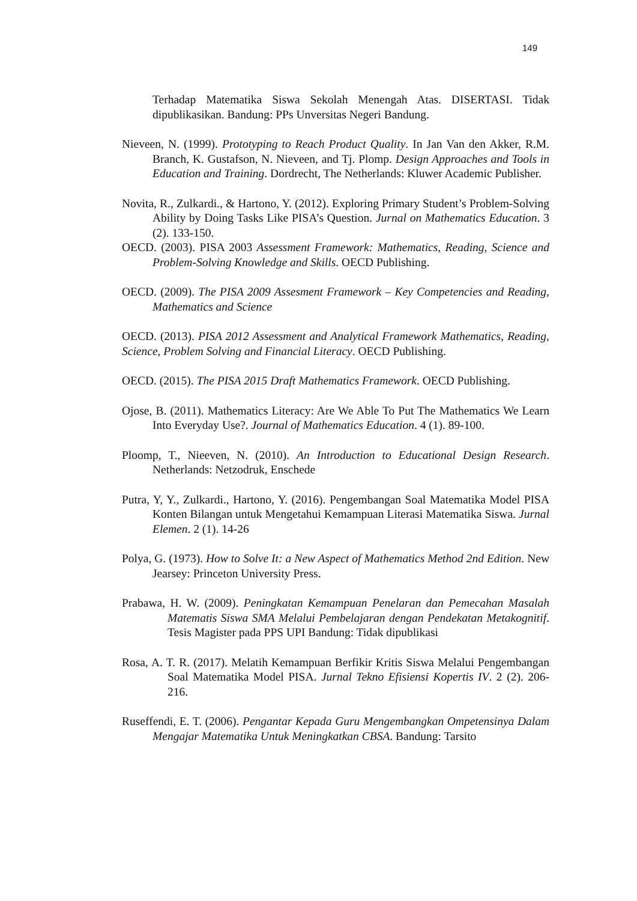149
Terhadap Matematika Siswa Sekolah Menengah Atas. DISERTASI. Tidak dipublikasikan. Bandung: PPs Unversitas Negeri Bandung.
Nieveen, N. (1999). Prototyping to Reach Product Quality. In Jan Van den Akker, R.M. Branch, K. Gustafson, N. Nieveen, and Tj. Plomp. Design Approaches and Tools in Education and Training. Dordrecht, The Netherlands: Kluwer Academic Publisher.
Novita, R., Zulkardi., & Hartono, Y. (2012). Exploring Primary Student’s Problem-Solving Ability by Doing Tasks Like PISA’s Question. Jurnal on Mathematics Education. 3 (2). 133-150.
OECD. (2003). PISA 2003 Assessment Framework: Mathematics, Reading, Science and Problem-Solving Knowledge and Skills. OECD Publishing.
OECD. (2009). The PISA 2009 Assesment Framework – Key Competencies and Reading, Mathematics and Science
OECD. (2013). PISA 2012 Assessment and Analytical Framework Mathematics, Reading, Science, Problem Solving and Financial Literacy. OECD Publishing.
OECD. (2015). The PISA 2015 Draft Mathematics Framework. OECD Publishing.
Ojose, B. (2011). Mathematics Literacy: Are We Able To Put The Mathematics We Learn Into Everyday Use?. Journal of Mathematics Education. 4 (1). 89-100.
Ploomp, T., Nieeven, N. (2010). An Introduction to Educational Design Research. Netherlands: Netzodruk, Enschede
Putra, Y, Y., Zulkardi., Hartono, Y. (2016). Pengembangan Soal Matematika Model PISA Konten Bilangan untuk Mengetahui Kemampuan Literasi Matematika Siswa. Jurnal Elemen. 2 (1). 14-26
Polya, G. (1973). How to Solve It: a New Aspect of Mathematics Method 2nd Edition. New Jearsey: Princeton University Press.
Prabawa, H. W. (2009). Peningkatan Kemampuan Penelaran dan Pemecahan Masalah Matematis Siswa SMA Melalui Pembelajaran dengan Pendekatan Metakognitif. Tesis Magister pada PPS UPI Bandung: Tidak dipublikasi
Rosa, A. T. R. (2017). Melatih Kemampuan Berfikir Kritis Siswa Melalui Pengembangan Soal Matematika Model PISA. Jurnal Tekno Efisiensi Kopertis IV. 2 (2). 206-216.
Ruseffendi, E. T. (2006). Pengantar Kepada Guru Mengembangkan Ompetensinya Dalam Mengajar Matematika Untuk Meningkatkan CBSA. Bandung: Tarsito